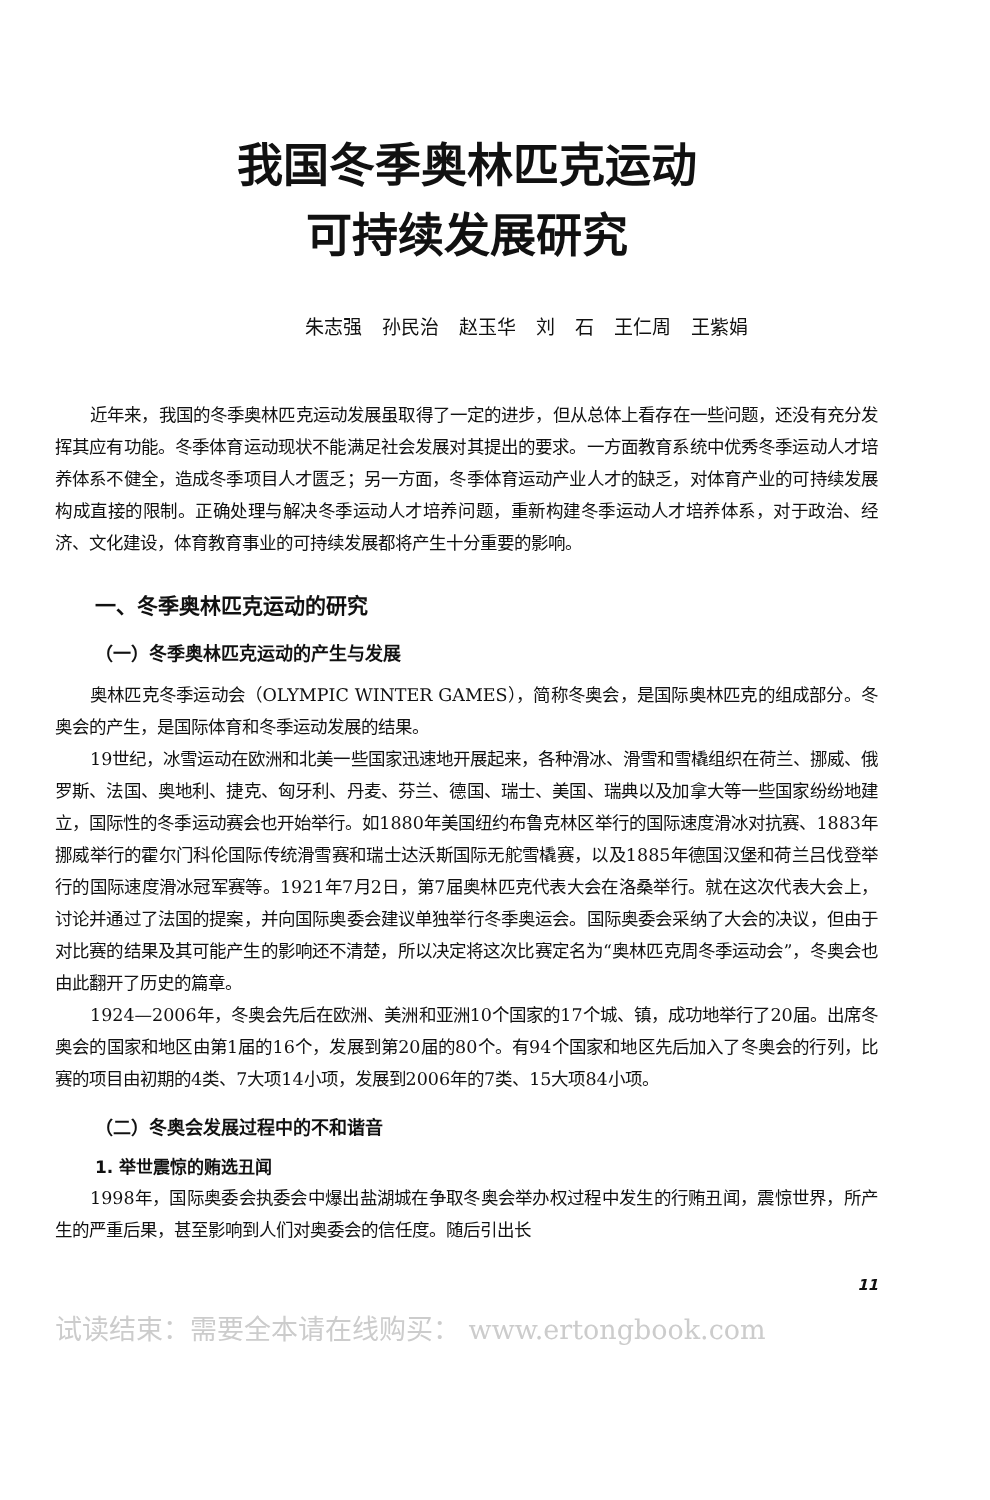我国冬季奥林匹克运动
可持续发展研究
朱志强 孙民治 赵玉华 刘 石 王仁周 王紫娟
近年来，我国的冬季奥林匹克运动发展虽取得了一定的进步，但从总体上看存在一些问题，还没有充分发挥其应有功能。冬季体育运动现状不能满足社会发展对其提出的要求。一方面教育系统中优秀冬季运动人才培养体系不健全，造成冬季项目人才匮乏；另一方面，冬季体育运动产业人才的缺乏，对体育产业的可持续发展构成直接的限制。正确处理与解决冬季运动人才培养问题，重新构建冬季运动人才培养体系，对于政治、经济、文化建设，体育教育事业的可持续发展都将产生十分重要的影响。
一、冬季奥林匹克运动的研究
（一）冬季奥林匹克运动的产生与发展
奥林匹克冬季运动会（OLYMPIC WINTER GAMES），简称冬奥会，是国际奥林匹克的组成部分。冬奥会的产生，是国际体育和冬季运动发展的结果。
19世纪，冰雪运动在欧洲和北美一些国家迅速地开展起来，各种滑冰、滑雪和雪橇组织在荷兰、挪威、俄罗斯、法国、奥地利、捷克、匈牙利、丹麦、芬兰、德国、瑞士、美国、瑞典以及加拿大等一些国家纷纷地建立，国际性的冬季运动赛会也开始举行。如1880年美国纽约布鲁克林区举行的国际速度滑冰对抗赛、1883年挪威举行的霍尔门科伦国际传统滑雪赛和瑞士达沃斯国际无舵雪橇赛，以及1885年德国汉堡和荷兰吕伐登举行的国际速度滑冰冠军赛等。1921年7月2日，第7届奥林匹克代表大会在洛桑举行。就在这次代表大会上，讨论并通过了法国的提案，并向国际奥委会建议单独举行冬季奥运会。国际奥委会采纳了大会的决议，但由于对比赛的结果及其可能产生的影响还不清楚，所以决定将这次比赛定名为“奥林匹克周冬季运动会”，冬奥会也由此翻开了历史的篇章。
1924—2006年，冬奥会先后在欧洲、美洲和亚洲10个国家的17个城、镇，成功地举行了20届。出席冬奥会的国家和地区由第1届的16个，发展到第20届的80个。有94个国家和地区先后加入了冬奥会的行列，比赛的项目由初期的4类、7大项14小项，发展到2006年的7类、15大项84小项。
（二）冬奥会发展过程中的不和谐音
1. 举世震惊的贿选丑闻
1998年，国际奥委会执委会中爆出盐湖城在争取冬奥会举办权过程中发生的行贿丑闻，震惊世界，所产生的严重后果，甚至影响到人们对奥委会的信任度。随后引出长
11
试读结束：需要全本请在线购买： www.ertongbook.com